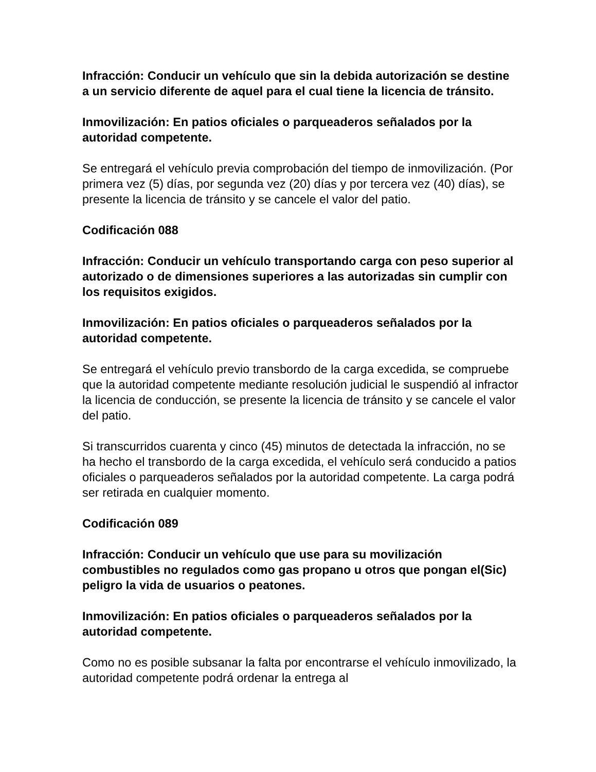Infracción: Conducir un vehículo que sin la debida autorización se destine a un servicio diferente de aquel para el cual tiene la licencia de tránsito.
Inmovilización: En patios oficiales o parqueaderos señalados por la autoridad competente.
Se entregará el vehículo previa comprobación del tiempo de inmovilización. (Por primera vez (5) días, por segunda vez (20) días y por tercera vez (40) días), se presente la licencia de tránsito y se cancele el valor del patio.
Codificación 088
Infracción: Conducir un vehículo transportando carga con peso superior al autorizado o de dimensiones superiores a las autorizadas sin cumplir con los requisitos exigidos.
Inmovilización: En patios oficiales o parqueaderos señalados por la autoridad competente.
Se entregará el vehículo previo transbordo de la carga excedida, se compruebe que la autoridad competente mediante resolución judicial le suspendió al infractor la licencia de conducción, se presente la licencia de tránsito y se cancele el valor del patio.
Si transcurridos cuarenta y cinco (45) minutos de detectada la infracción, no se ha hecho el transbordo de la carga excedida, el vehículo será conducido a patios oficiales o parqueaderos señalados por la autoridad competente. La carga podrá ser retirada en cualquier momento.
Codificación 089
Infracción: Conducir un vehículo que use para su movilización combustibles no regulados como gas propano u otros que pongan el(Sic) peligro la vida de usuarios o peatones.
Inmovilización: En patios oficiales o parqueaderos señalados por la autoridad competente.
Como no es posible subsanar la falta por encontrarse el vehículo inmovilizado, la autoridad competente podrá ordenar la entrega al